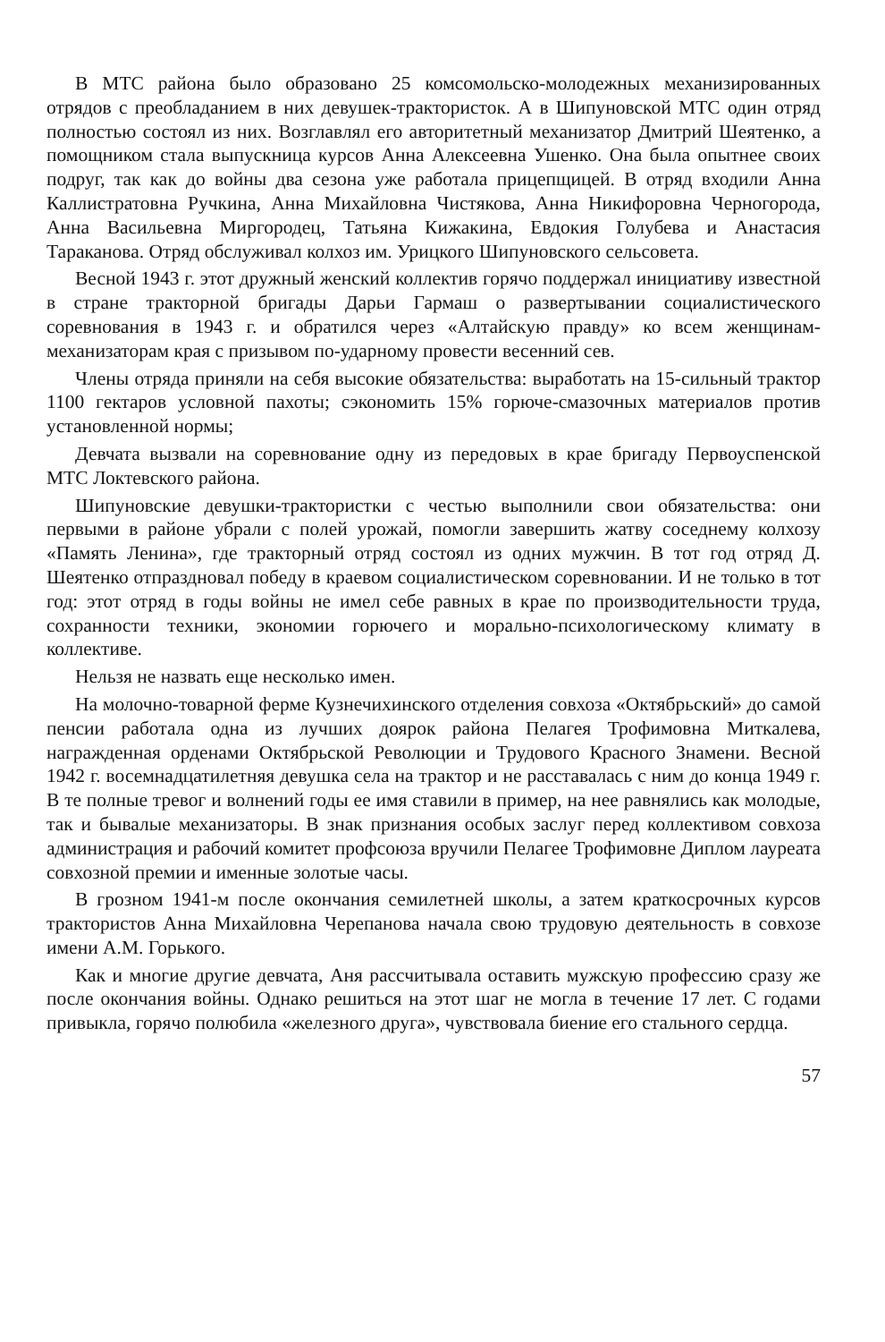В МТС района было образовано 25 комсомольско-молодежных механизированных отрядов с преобладанием в них девушек-трактористок. А в Шипуновской МТС один отряд полностью состоял из них. Возглавлял его авторитетный механизатор Дмитрий Шеятенко, а помощником стала выпускница курсов Анна Алексеевна Ушенко. Она была опытнее своих подруг, так как до войны два сезона уже работала прицепщицей. В отряд входили Анна Каллистратовна Ручкина, Анна Михайловна Чистякова, Анна Никифоровна Черногорода, Анна Васильевна Миргородец, Татьяна Кижакина, Евдокия Голубева и Анастасия Тараканова. Отряд обслуживал колхоз им. Урицкого Шипуновского сельсовета.
Весной 1943 г. этот дружный женский коллектив горячо поддержал инициативу известной в стране тракторной бригады Дарьи Гармаш о развертывании социалистического соревнования в 1943 г. и обратился через «Алтайскую правду» ко всем женщинам-механизаторам края с призывом по-ударному провести весенний сев.
Члены отряда приняли на себя высокие обязательства: выработать на 15-сильный трактор 1100 гектаров условной пахоты; сэкономить 15% горюче-смазочных материалов против установленной нормы;
Девчата вызвали на соревнование одну из передовых в крае бригаду Первоуспенской МТС Локтевского района.
Шипуновские девушки-трактористки с честью выполнили свои обязательства: они первыми в районе убрали с полей урожай, помогли завершить жатву соседнему колхозу «Память Ленина», где тракторный отряд состоял из одних мужчин. В тот год отряд Д. Шеятенко отпраздновал победу в краевом социалистическом соревновании. И не только в тот год: этот отряд в годы войны не имел себе равных в крае по производительности труда, сохранности техники, экономии горючего и морально-психологическому климату в коллективе.
Нельзя не назвать еще несколько имен.
На молочно-товарной ферме Кузнечихинского отделения совхоза «Октябрьский» до самой пенсии работала одна из лучших доярок района Пелагея Трофимовна Миткалева, награжденная орденами Октябрьской Революции и Трудового Красного Знамени. Весной 1942 г. восемнадцатилетняя девушка села на трактор и не расставалась с ним до конца 1949 г. В те полные тревог и волнений годы ее имя ставили в пример, на нее равнялись как молодые, так и бывалые механизаторы. В знак признания особых заслуг перед коллективом совхоза администрация и рабочий комитет профсоюза вручили Пелагее Трофимовне Диплом лауреата совхозной премии и именные золотые часы.
В грозном 1941-м после окончания семилетней школы, а затем краткосрочных курсов трактористов Анна Михайловна Черепанова начала свою трудовую деятельность в совхозе имени А.М. Горького.
Как и многие другие девчата, Аня рассчитывала оставить мужскую профессию сразу же после окончания войны. Однако решиться на этот шаг не могла в течение 17 лет. С годами привыкла, горячо полюбила «железного друга», чувствовала биение его стального сердца.
57